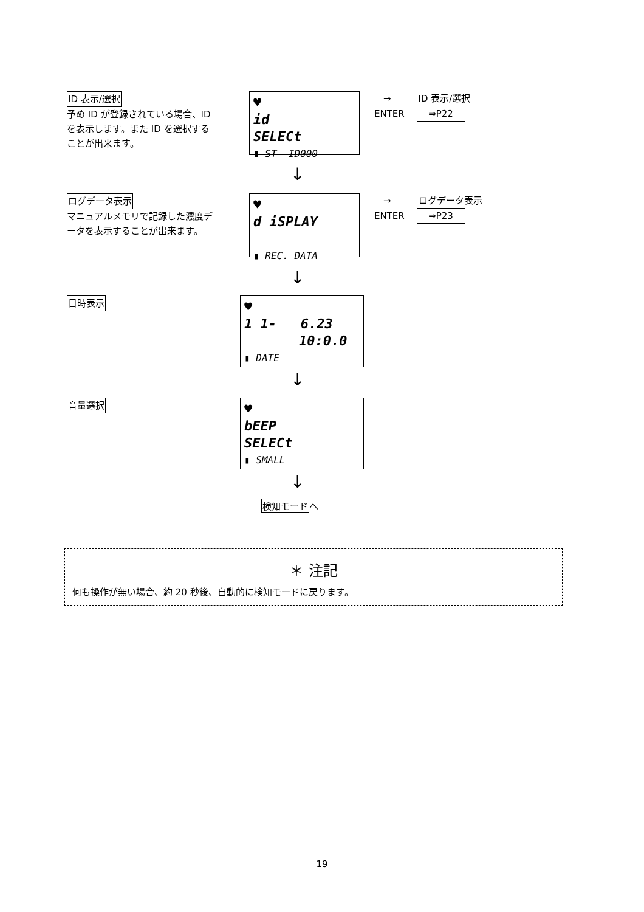ID 表示/選択
予め ID が登録されている場合、ID を表示します。また ID を選択することが出来ます。
♥
id
SELECt
▮ ST--ID000
　→　　　ID 表示/選択
ENTER　 ⇒P22
↓
ログデータ表示
マニュアルメモリで記録した濃度データを表示することが出来ます。
♥
d iSPLAY
▮ REC. DATA
　→　　　ログデータ表示
ENTER　 ⇒P23
↓
日時表示
♥
1 1- 6.23
10:0.0
▮ DATE
↓
音量選択
♥
bEEP
SELECt
▮ SMALL
↓
検知モードへ
＊ 注記
何も操作が無い場合、約 20 秒後、自動的に検知モードに戻ります。
19